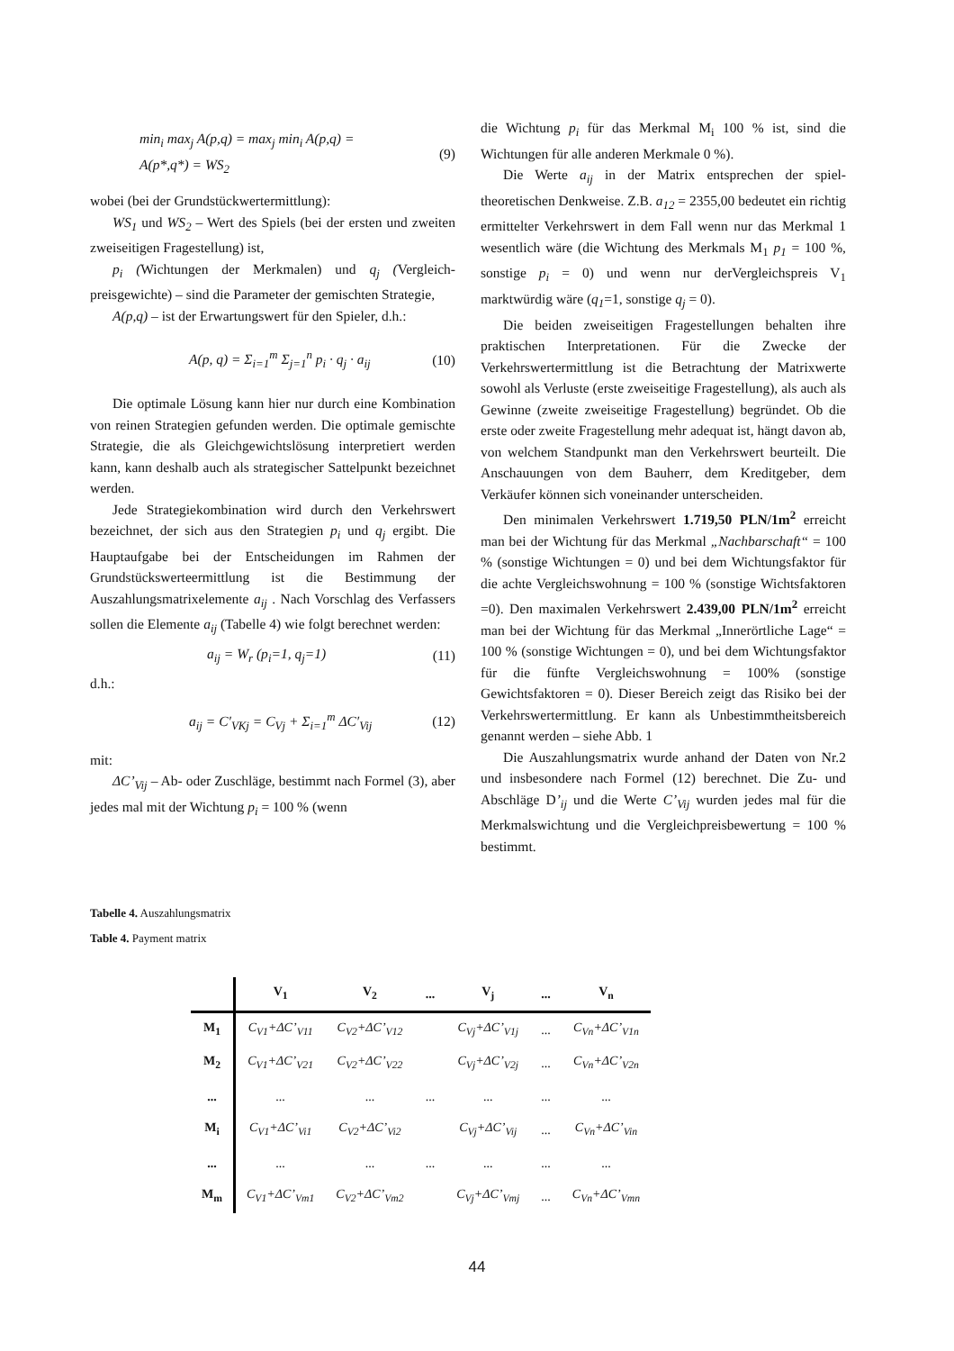min<sub>i</sub> max<sub>j</sub> A(p,q) = max<sub>j</sub> min<sub>i</sub> A(p,q) =
A(p*,q*) = WS<sub>2</sub> (9)
wobei (bei der Grundstückwertermittlung):
WS<sub>1</sub> und WS<sub>2</sub> – Wert des Spiels (bei der ersten und zweiten zweiseitigen Fragestellung) ist,
p<sub>i</sub> (Wichtungen der Merkmalen) und q<sub>j</sub> (Vergleich­preisgewichte) – sind die Parameter der gemischten Strategie,
A(p,q) – ist der Erwartungswert für den Spieler, d.h.:
A(p, q) = Σ<sub>i=1</sub><sup>m</sup> Σ<sub>j=1</sub><sup>n</sup> p<sub>i</sub> · q<sub>j</sub> · a<sub>ij</sub> (10)
Die optimale Lösung kann hier nur durch eine Kombination von reinen Strategien gefunden werden. Die optimale gemischte Strategie, die als Gleichgewichts­lösung interpretiert werden kann, kann deshalb auch als strategischer Sattelpunkt bezeichnet werden.
Jede Strategiekombination wird durch den Verkehrs­wert bezeichnet, der sich aus den Strategien p<sub>i</sub> und q<sub>j</sub> ergibt. Die Hauptaufgabe bei der Entscheidungen im Rahmen der Grundstückswerteermittlung ist die Bestimmung der Auszahlungsmatrixelemente a<sub>ij</sub> . Nach Vorschlag des Verfassers sollen die Elemente a<sub>ij</sub> (Tabelle 4) wie folgt berechnet werden:
a<sub>ij</sub> = W<sub>r</sub> (p<sub>i</sub>=1, q<sub>j</sub>=1) (11)
d.h.:
a<sub>ij</sub> = C′<sub>VKj</sub> = C<sub>Vj</sub> + Σ<sub>i=1</sub><sup>m</sup> ΔC′<sub>Vij</sub> (12)
mit:
ΔC’<sub>Vij</sub> – Ab- oder Zuschläge, bestimmt nach Formel (3), aber jedes mal mit der Wichtung p<sub>i</sub> = 100 % (wenn
die Wichtung p<sub>i</sub> für das Merkmal M<sub>i</sub> 100 % ist, sind die Wichtungen für alle anderen Merkmale 0 %).
Die Werte a<sub>ij</sub> in der Matrix entsprechen der spiel­theoretischen Denkweise. Z.B. a<sub>12</sub> = 2355,00 bedeutet ein richtig ermittelter Verkehrswert in dem Fall wenn nur das Merkmal 1 wesentlich wäre (die Wichtung des Merkmals M<sub>1</sub> p<sub>1</sub> = 100 %, sonstige p<sub>i</sub> = 0) und wenn nur derVer­gleichspreis V<sub>1</sub> marktwürdig wäre (q<sub>1</sub>=1, sonstige q<sub>j</sub> = 0).
Die beiden zweiseitigen Fragestellungen behalten ihre praktischen Interpretationen. Für die Zwecke der Verkehrswertermittlung ist die Betrachtung der Matrix­werte sowohl als Verluste (erste zweiseitige Frage­stellung), als auch als Gewinne (zweite zweiseitige Fragestellung) begründet. Ob die erste oder zweite Fragestellung mehr adequat ist, hängt davon ab, von welchem Standpunkt man den Verkehrswert beurteilt. Die Anschauungen von dem Bauherr, dem Kreditgeber, dem Verkäufer können sich voneinander unterscheiden.
Den minimalen Verkehrswert 1.719,50 PLN/1m<sup>2</sup> erreicht man bei der Wichtung für das Merkmal „Nach­barschaft“ = 100 % (sonstige Wichtungen = 0) und bei dem Wichtungsfaktor für die achte Vergleichswohnung = 100 % (sonstige Wichtsfaktoren =0). Den maximalen Verkehrswert 2.439,00 PLN/1m<sup>2</sup> erreicht man bei der Wichtung für das Merkmal „Innerörtliche Lage“ = 100 % (sonstige Wichtungen = 0), und bei dem Wichtungsfaktor für die fünfte Vergleichswohnung = 100% (sonstige Gewichtsfaktoren = 0). Dieser Bereich zeigt das Risiko bei der Verkehrswertermittlung. Er kann als Unbestimmt­heitsbereich genannt werden – siehe Abb. 1
Die Auszahlungsmatrix wurde anhand der Daten von Nr.2 und insbesondere nach Formel (12) berechnet. Die Zu- und Abschläge D’<sub>ij</sub> und die Werte C’<sub>Vij</sub> wurden jedes mal für die Merkmalswichtung und die Vergleich­preisbewertung = 100 % bestimmt.
Tabelle 4. Auszahlungsmatrix
Table 4. Payment matrix
| | V<sub>1</sub> | V<sub>2</sub> | ... | V<sub>j</sub> | ... | V<sub>n</sub> |
| --- | --- | --- | --- | --- | --- | --- |
| M<sub>1</sub> | C<sub>V1</sub>+ΔC’<sub>V11</sub> | C<sub>V2</sub>+ΔC’<sub>V12</sub> | | C<sub>Vj</sub>+ΔC’<sub>V1j</sub> | ... | C<sub>Vn</sub>+ΔC’<sub>V1n</sub> |
| M<sub>2</sub> | C<sub>V1</sub>+ΔC’<sub>V21</sub> | C<sub>V2</sub>+ΔC’<sub>V22</sub> | | C<sub>Vj</sub>+ΔC’<sub>V2j</sub> | ... | C<sub>Vn</sub>+ΔC’<sub>V2n</sub> |
| ... | ... | ... | ... | ... | ... | ... |
| M<sub>i</sub> | C<sub>V1</sub>+ΔC’<sub>Vi1</sub> | C<sub>V2</sub>+ΔC’<sub>Vi2</sub> | | C<sub>Vj</sub>+ΔC’<sub>Vij</sub> | ... | C<sub>Vn</sub>+ΔC’<sub>Vin</sub> |
| ... | ... | ... | ... | ... | ... | ... |
| M<sub>m</sub> | C<sub>V1</sub>+ΔC’<sub>Vm1</sub> | C<sub>V2</sub>+ΔC’<sub>Vm2</sub> | | C<sub>Vj</sub>+ΔC’<sub>Vmj</sub> | ... | C<sub>Vn</sub>+ΔC’<sub>Vmn</sub> |
44